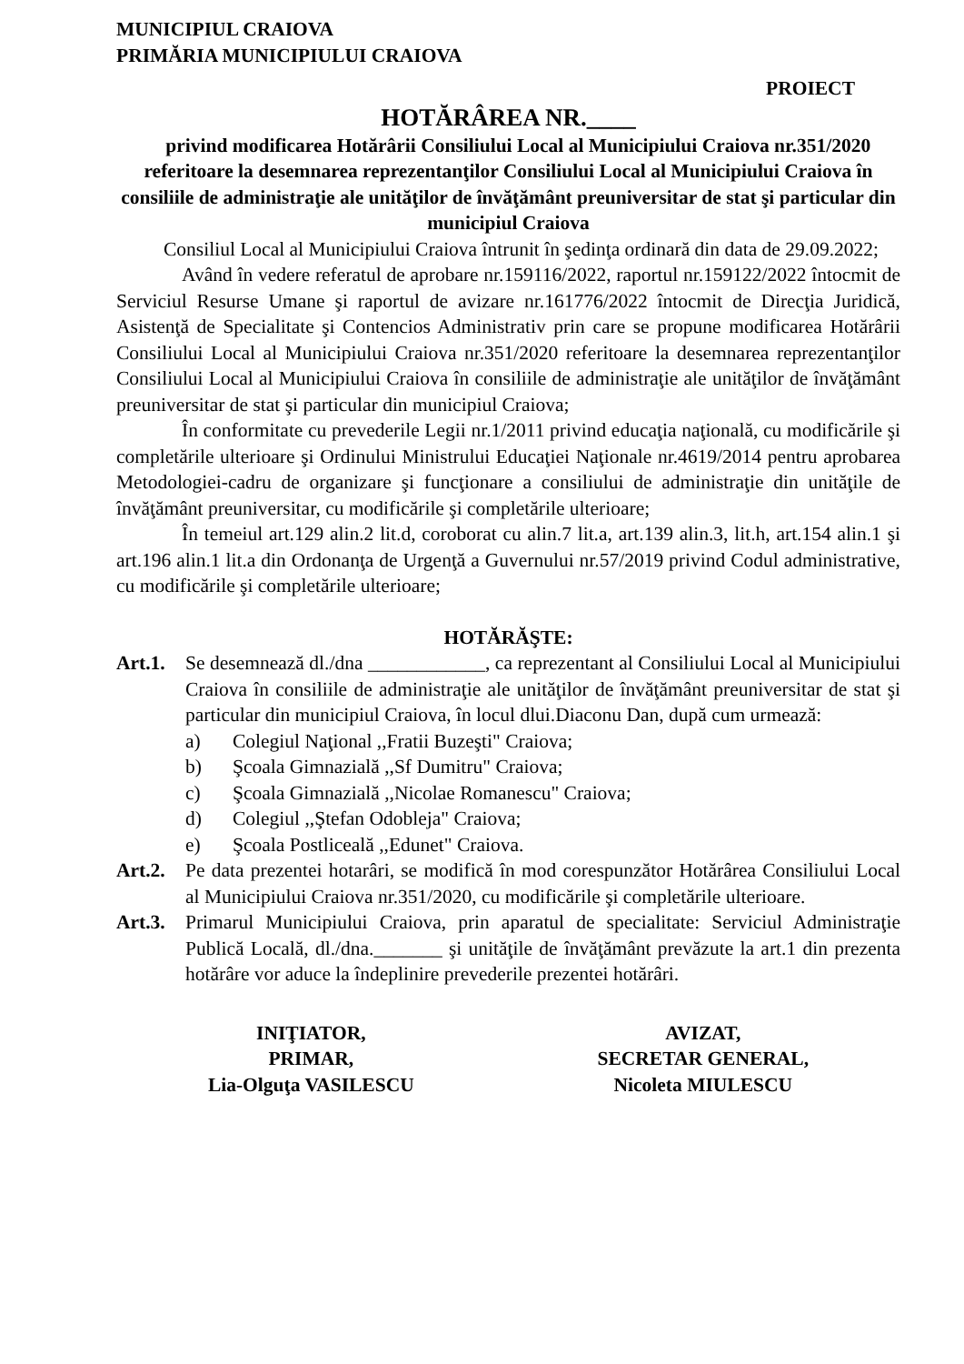MUNICIPIUL CRAIOVA
PRIMĂRIA MUNICIPIULUI CRAIOVA
PROIECT
HOTĂRÂREA NR.____
privind modificarea Hotărârii Consiliului Local al Municipiului Craiova nr.351/2020 referitoare la desemnarea reprezentanţilor Consiliului Local al Municipiului Craiova în consiliile de administraţie ale unităţilor de învăţământ preuniversitar de stat şi particular din municipiul Craiova
Consiliul Local al Municipiului Craiova întrunit în şedinţa ordinară din data de 29.09.2022;
Având în vedere referatul de aprobare nr.159116/2022, raportul nr.159122/2022 întocmit de Serviciul Resurse Umane şi raportul de avizare nr.161776/2022 întocmit de Direcţia Juridică, Asistenţă de Specialitate şi Contencios Administrativ prin care se propune modificarea Hotărârii Consiliului Local al Municipiului Craiova nr.351/2020 referitoare la desemnarea reprezentanţilor Consiliului Local al Municipiului Craiova în consiliile de administraţie ale unităţilor de învăţământ preuniversitar de stat şi particular din municipiul Craiova;
În conformitate cu prevederile Legii nr.1/2011 privind educaţia naţională, cu modificările şi completările ulterioare şi Ordinului Ministrului Educaţiei Naţionale nr.4619/2014 pentru aprobarea Metodologiei-cadru de organizare şi funcţionare a consiliului de administraţie din unităţile de învăţământ preuniversitar, cu modificările şi completările ulterioare;
În temeiul art.129 alin.2 lit.d, coroborat cu alin.7 lit.a, art.139 alin.3, lit.h, art.154 alin.1 şi art.196 alin.1 lit.a din Ordonanţa de Urgenţă a Guvernului nr.57/2019 privind Codul administrative, cu modificările şi completările ulterioare;
HOTĂRĂŞTE:
Art.1.
Se desemnează dl./dna ____________, ca reprezentant al Consiliului Local al Municipiului Craiova în consiliile de administraţie ale unităţilor de învăţământ preuniversitar de stat şi particular din municipiul Craiova, în locul dlui.Diaconu Dan, după cum urmează:
a) Colegiul Naţional ,,Fratii Buzeşti" Craiova;
b) Şcoala Gimnazială ,,Sf Dumitru" Craiova;
c) Şcoala Gimnazială ,,Nicolae Romanescu" Craiova;
d) Colegiul ,,Ştefan Odobleja" Craiova;
e) Şcoala Postliceală ,,Edunet" Craiova.
Art.2.
Pe data prezentei hotarâri, se modifică în mod corespunzător Hotărârea Consiliului Local al Municipiului Craiova nr.351/2020, cu modificările şi completările ulterioare.
Art.3.
Primarul Municipiului Craiova, prin aparatul de specialitate: Serviciul Administraţie Publică Locală, dl./dna._______ şi unităţile de învăţământ prevăzute la art.1 din prezenta hotărâre vor aduce la îndeplinire prevederile prezentei hotărâri.
INIŢIATOR,
PRIMAR,
Lia-Olguţa VASILESCU
AVIZAT,
SECRETAR GENERAL,
Nicoleta MIULESCU